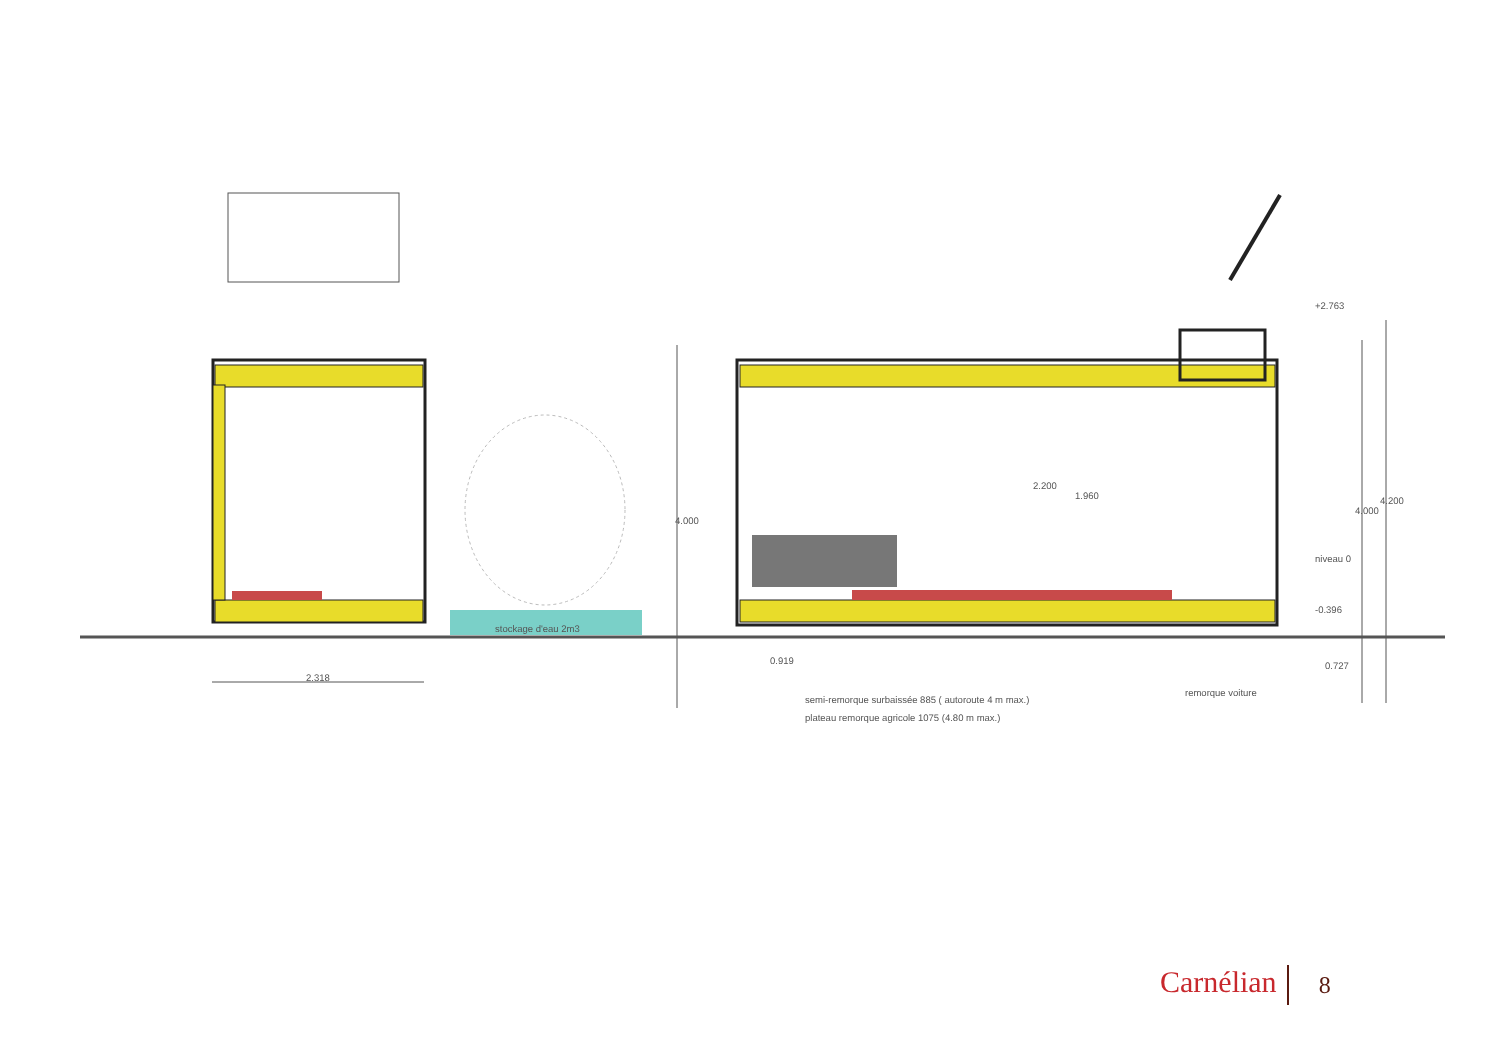+2.763
niveau 0
-0.396
stockage d'eau 2m3
2.318
4.000
2.200
1.960
0.919 0.727
4.000
4.200
remorque voiture
semi-remorque surbaissée 885 ( autoroute 4 m max.)
plateau remorque agricole 1075 (4.80 m max.)
Carnélian 8